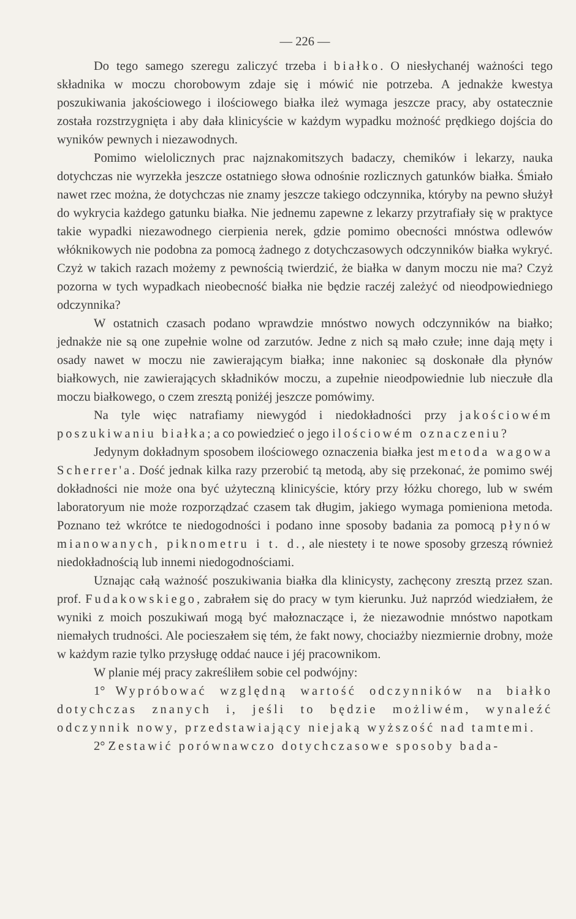— 226 —
Do tego samego szeregu zaliczyć trzeba i białko. O niesłychanéj ważności tego składnika w moczu chorobowym zdaje się i mówić nie potrzeba. A jednakże kwestya poszukiwania jakościowego i ilościowego białka ileż wymaga jeszcze pracy, aby ostatecznie została rozstrzygnięta i aby dała klinicyście w każdym wypadku możność prędkiego dojścia do wyników pewnych i niezawodnych.
Pomimo wielolicznych prac najznakomitszych badaczy, chemików i lekarzy, nauka dotychczas nie wyrzekła jeszcze ostatniego słowa odnośnie rozlicznych gatunków białka. Śmiało nawet rzec można, że dotychczas nie znamy jeszcze takiego odczynnika, któryby na pewno służył do wykrycia każdego gatunku białka. Nie jednemu zapewne z lekarzy przytrafiały się w praktyce takie wypadki niezawodnego cierpienia nerek, gdzie pomimo obecności mnóstwa odlewów włóknikowych nie podobna za pomocą żadnego z dotychczasowych odczynników białka wykryć. Czyż w takich razach możemy z pewnością twierdzić, że białka w danym moczu nie ma? Czyż pozorna w tych wypadkach nieobecność białka nie będzie raczéj zależyć od nieodpowiedniego odczynnika?
W ostatnich czasach podano wprawdzie mnóstwo nowych odczynników na białko; jednakże nie są one zupełnie wolne od zarzutów. Jedne z nich są mało czułe; inne dają męty i osady nawet w moczu nie zawierającym białka; inne nakoniec są doskonałe dla płynów białkowych, nie zawierających składników moczu, a zupełnie nieodpowiednie lub nieczułe dla moczu białkowego, o czem zresztą poniżéj jeszcze pomówimy.
Na tyle więc natrafiamy niewygód i niedokładności przy jakościowém poszukiwaniu białka; a co powiedzieć o jego ilościowém oznaczeniu?
Jedynym dokładnym sposobem ilościowego oznaczenia białka jest metoda wagowa Scherrer'a. Dość jednak kilka razy przerobić tą metodą, aby się przekonać, że pomimo swéj dokładności nie może ona być użyteczną klinicyście, który przy łóżku chorego, lub w swém laboratoryum nie może rozporządzać czasem tak długim, jakiego wymaga pomieniona metoda. Poznano też wkrótce te niedogodności i podano inne sposoby badania za pomocą płynów mianowanych, piknometru i t. d., ale niestety i te nowe sposoby grzeszą również niedokładnością lub innemi niedogodnościami.
Uznając całą ważność poszukiwania białka dla klinicysty, zachęcony zresztą przez szan. prof. Fudakowskiego, zabrałem się do pracy w tym kierunku. Już naprzód wiedziałem, że wyniki z moich poszukiwań mogą być małoznaczące i, że niezawodnie mnóstwo napotkam niemałych trudności. Ale pocieszałem się tém, że fakt nowy, chociażby niezmiernie drobny, może w każdym razie tylko przysługę oddać nauce i jéj pracownikom.
W planie méj pracy zakreśliłem sobie cel podwójny:
1° Wypróbować względną wartość odczynników na białko dotychczas znanych i, jeśli to będzie możliwém, wynaleźć odczynnik nowy, przedstawiający niejaką wyższość nad tamtemi.
2° Zestawić porównawczo dotychczasowe sposoby bada-